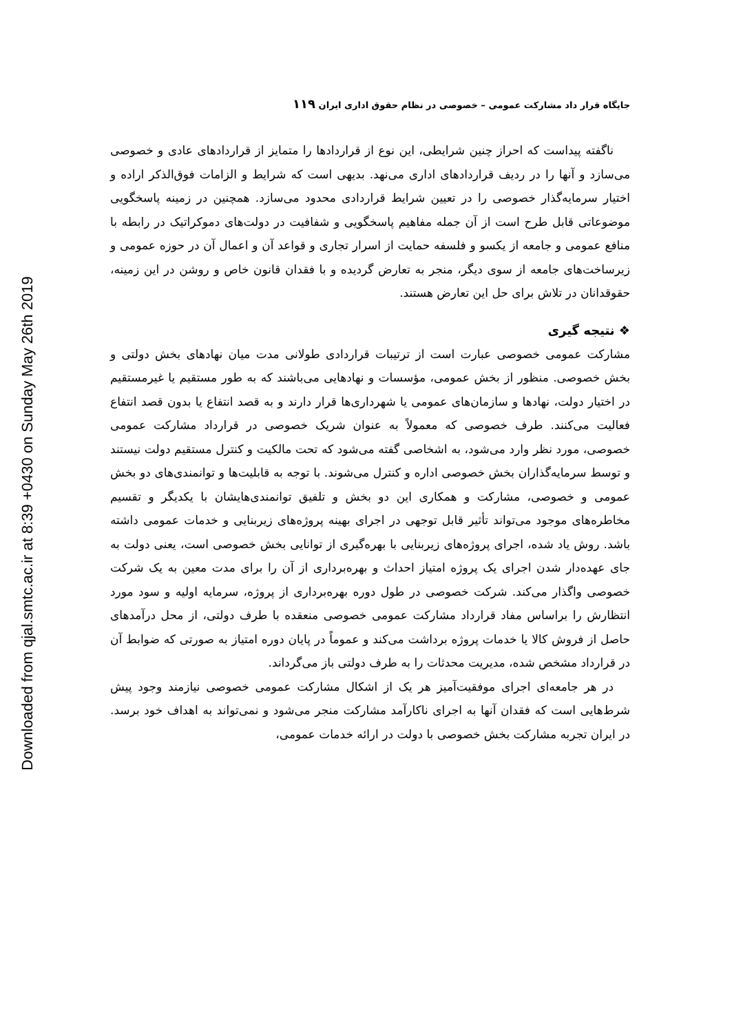Downloaded from qjal.smtc.ac.ir at 8:39 +0430 on Sunday May 26th 2019
جایگاه قرار داد مشارکت عمومی – خصوصی در نظام حقوق اداری ایران ۱۱۹
ناگفته پیداست که احراز چنین شرایطی، این نوع از قراردادها را متمایز از قراردادهای عادی و خصوصی می‌سازد و آنها را در ردیف قراردادهای اداری می‌نهد. بدیهی است که شرایط و الزامات فوق‌الذکر اراده و اختیار سرمایه‌گذار خصوصی را در تعیین شرایط قراردادی محدود می‌سازد. همچنین در زمینه پاسخگویی موضوعاتی قابل طرح است از آن جمله مفاهیم پاسخگویی و شفافیت در دولت‌های دموکراتیک در رابطه با منافع عمومی و جامعه از یکسو و فلسفه حمایت از اسرار تجاری و قواعد آن و اعمال آن در حوزه عمومی و زیرساخت‌های جامعه از سوی دیگر، منجر به تعارض گردیده و با فقدان قانون خاص و روشن در این زمینه، حقوقدانان در تلاش برای حل این تعارض هستند.
❖ نتیجه گیری
مشارکت عمومی خصوصی عبارت است از ترتیبات قراردادی طولانی مدت میان نهادهای بخش دولتی و بخش خصوصی. منظور از بخش عمومی، مؤسسات و نهادهایی می‌باشند که به طور مستقیم یا غیرمستقیم در اختیار دولت، نهادها و سازمان‌های عمومی یا شهرداری‌ها قرار دارند و به قصد انتفاع یا بدون قصد انتفاع فعالیت می‌کنند. طرف خصوصی که معمولاً به عنوان شریک خصوصی در قرارداد مشارکت عمومی خصوصی، مورد نظر وارد می‌شود، به اشخاصی گفته می‌شود که تحت مالکیت و کنترل مستقیم دولت نیستند و توسط سرمایه‌گذاران بخش خصوصی اداره و کنترل می‌شوند. با توجه به قابلیت‌ها و توانمندی‌های دو بخش عمومی و خصوصی، مشارکت و همکاری این دو بخش و تلفیق توانمندی‌هایشان با یکدیگر و تقسیم مخاطره‌های موجود می‌تواند تأثیر قابل توجهی در اجرای بهینه پروژه‌های زیربنایی و خدمات عمومی داشته باشد. روش یاد شده، اجرای پروژه‌های زیربنایی با بهره‌گیری از توانایی بخش خصوصی است، یعنی دولت به جای عهده‌دار شدن اجرای یک پروژه امتیاز احداث و بهره‌برداری از آن را برای مدت معین به یک شرکت خصوصی واگذار می‌کند. شرکت خصوصی در طول دوره بهره‌برداری از پروژه، سرمایه اولیه و سود مورد انتظارش را براساس مفاد قرارداد مشارکت عمومی خصوصی منعقده با طرف دولتی، از محل درآمدهای حاصل از فروش کالا یا خدمات پروژه برداشت می‌کند و عموماً در پایان دوره امتیاز به صورتی که ضوابط آن در قرارداد مشخص شده، مدیریت محدثات را به طرف دولتی باز می‌گرداند.
در هر جامعه‌ای اجرای موفقیت‌آمیز هر یک از اشکال مشارکت عمومی خصوصی نیازمند وجود پیش شرط‌هایی است که فقدان آنها به اجرای ناکارآمد مشارکت منجر می‌شود و نمی‌تواند به اهداف خود برسد. در ایران تجربه مشارکت بخش خصوصی با دولت در ارائه خدمات عمومی،